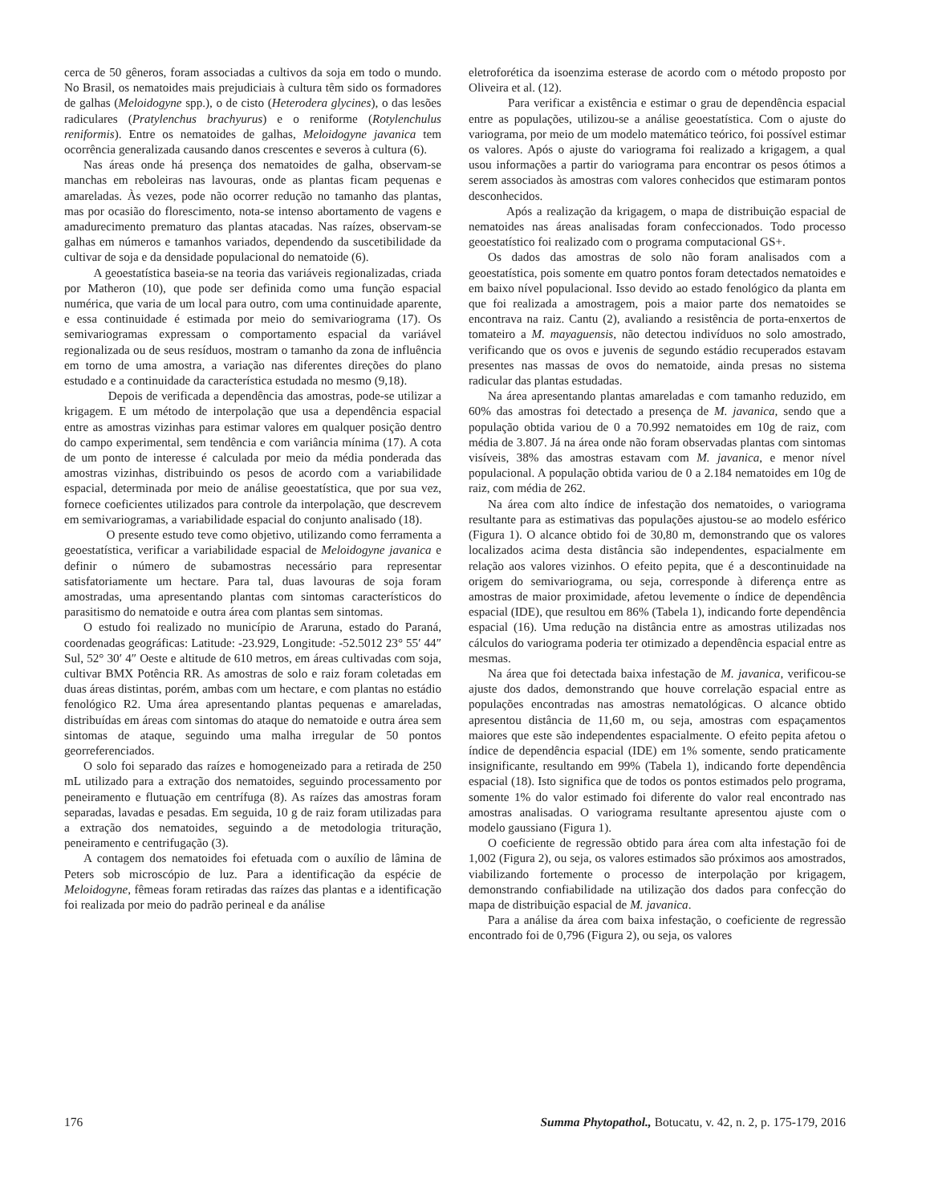cerca de 50 gêneros, foram associadas a cultivos da soja em todo o mundo. No Brasil, os nematoides mais prejudiciais à cultura têm sido os formadores de galhas (Meloidogyne spp.), o de cisto (Heterodera glycines), o das lesões radiculares (Pratylenchus brachyurus) e o reniforme (Rotylenchulus reniformis). Entre os nematoides de galhas, Meloidogyne javanica tem ocorrência generalizada causando danos crescentes e severos à cultura (6).
Nas áreas onde há presença dos nematoides de galha, observam-se manchas em reboleiras nas lavouras, onde as plantas ficam pequenas e amareladas. Às vezes, pode não ocorrer redução no tamanho das plantas, mas por ocasião do florescimento, nota-se intenso abortamento de vagens e amadurecimento prematuro das plantas atacadas. Nas raízes, observam-se galhas em números e tamanhos variados, dependendo da suscetibilidade da cultivar de soja e da densidade populacional do nematoide (6).
A geoestatística baseia-se na teoria das variáveis regionalizadas, criada por Matheron (10), que pode ser definida como uma função espacial numérica, que varia de um local para outro, com uma continuidade aparente, e essa continuidade é estimada por meio do semivariograma (17). Os semivariogramas expressam o comportamento espacial da variável regionalizada ou de seus resíduos, mostram o tamanho da zona de influência em torno de uma amostra, a variação nas diferentes direções do plano estudado e a continuidade da característica estudada no mesmo (9,18).
Depois de verificada a dependência das amostras, pode-se utilizar a krigagem. E um método de interpolação que usa a dependência espacial entre as amostras vizinhas para estimar valores em qualquer posição dentro do campo experimental, sem tendência e com variância mínima (17). A cota de um ponto de interesse é calculada por meio da média ponderada das amostras vizinhas, distribuindo os pesos de acordo com a variabilidade espacial, determinada por meio de análise geoestatística, que por sua vez, fornece coeficientes utilizados para controle da interpolação, que descrevem em semivariogramas, a variabilidade espacial do conjunto analisado (18).
O presente estudo teve como objetivo, utilizando como ferramenta a geoestatística, verificar a variabilidade espacial de Meloidogyne javanica e definir o número de subamostras necessário para representar satisfatoriamente um hectare. Para tal, duas lavouras de soja foram amostradas, uma apresentando plantas com sintomas característicos do parasitismo do nematoide e outra área com plantas sem sintomas.
O estudo foi realizado no município de Araruna, estado do Paraná, coordenadas geográficas: Latitude: -23.929, Longitude: -52.5012 23° 55′ 44″ Sul, 52° 30′ 4″ Oeste e altitude de 610 metros, em áreas cultivadas com soja, cultivar BMX Potência RR. As amostras de solo e raiz foram coletadas em duas áreas distintas, porém, ambas com um hectare, e com plantas no estádio fenológico R2. Uma área apresentando plantas pequenas e amareladas, distribuídas em áreas com sintomas do ataque do nematoide e outra área sem sintomas de ataque, seguindo uma malha irregular de 50 pontos georreferenciados.
O solo foi separado das raízes e homogeneizado para a retirada de 250 mL utilizado para a extração dos nematoides, seguindo processamento por peneiramento e flutuação em centrífuga (8). As raízes das amostras foram separadas, lavadas e pesadas. Em seguida, 10 g de raiz foram utilizadas para a extração dos nematoides, seguindo a de metodologia trituração, peneiramento e centrifugação (3).
A contagem dos nematoides foi efetuada com o auxílio de lâmina de Peters sob microscópio de luz. Para a identificação da espécie de Meloidogyne, fêmeas foram retiradas das raízes das plantas e a identificação foi realizada por meio do padrão perineal e da análise
eletroforética da isoenzima esterase de acordo com o método proposto por Oliveira et al. (12).
Para verificar a existência e estimar o grau de dependência espacial entre as populações, utilizou-se a análise geoestatística. Com o ajuste do variograma, por meio de um modelo matemático teórico, foi possível estimar os valores. Após o ajuste do variograma foi realizado a krigagem, a qual usou informações a partir do variograma para encontrar os pesos ótimos a serem associados às amostras com valores conhecidos que estimaram pontos desconhecidos.
Após a realização da krigagem, o mapa de distribuição espacial de nematoides nas áreas analisadas foram confeccionados. Todo processo geoestatístico foi realizado com o programa computacional GS+.
Os dados das amostras de solo não foram analisados com a geoestatística, pois somente em quatro pontos foram detectados nematoides e em baixo nível populacional. Isso devido ao estado fenológico da planta em que foi realizada a amostragem, pois a maior parte dos nematoides se encontrava na raiz. Cantu (2), avaliando a resistência de porta-enxertos de tomateiro a M. mayaguensis, não detectou indivíduos no solo amostrado, verificando que os ovos e juvenis de segundo estádio recuperados estavam presentes nas massas de ovos do nematoide, ainda presas no sistema radicular das plantas estudadas.
Na área apresentando plantas amareladas e com tamanho reduzido, em 60% das amostras foi detectado a presença de M. javanica, sendo que a população obtida variou de 0 a 70.992 nematoides em 10g de raiz, com média de 3.807. Já na área onde não foram observadas plantas com sintomas visíveis, 38% das amostras estavam com M. javanica, e menor nível populacional. A população obtida variou de 0 a 2.184 nematoides em 10g de raiz, com média de 262.
Na área com alto índice de infestação dos nematoides, o variograma resultante para as estimativas das populações ajustou-se ao modelo esférico (Figura 1). O alcance obtido foi de 30,80 m, demonstrando que os valores localizados acima desta distância são independentes, espacialmente em relação aos valores vizinhos. O efeito pepita, que é a descontinuidade na origem do semivariograma, ou seja, corresponde à diferença entre as amostras de maior proximidade, afetou levemente o índice de dependência espacial (IDE), que resultou em 86% (Tabela 1), indicando forte dependência espacial (16). Uma redução na distância entre as amostras utilizadas nos cálculos do variograma poderia ter otimizado a dependência espacial entre as mesmas.
Na área que foi detectada baixa infestação de M. javanica, verificou-se ajuste dos dados, demonstrando que houve correlação espacial entre as populações encontradas nas amostras nematológicas. O alcance obtido apresentou distância de 11,60 m, ou seja, amostras com espaçamentos maiores que este são independentes espacialmente. O efeito pepita afetou o índice de dependência espacial (IDE) em 1% somente, sendo praticamente insignificante, resultando em 99% (Tabela 1), indicando forte dependência espacial (18). Isto significa que de todos os pontos estimados pelo programa, somente 1% do valor estimado foi diferente do valor real encontrado nas amostras analisadas. O variograma resultante apresentou ajuste com o modelo gaussiano (Figura 1).
O coeficiente de regressão obtido para área com alta infestação foi de 1,002 (Figura 2), ou seja, os valores estimados são próximos aos amostrados, viabilizando fortemente o processo de interpolação por krigagem, demonstrando confiabilidade na utilização dos dados para confecção do mapa de distribuição espacial de M. javanica.
Para a análise da área com baixa infestação, o coeficiente de regressão encontrado foi de 0,796 (Figura 2), ou seja, os valores
176 Summa Phytopathol., Botucatu, v. 42, n. 2, p. 175-179, 2016